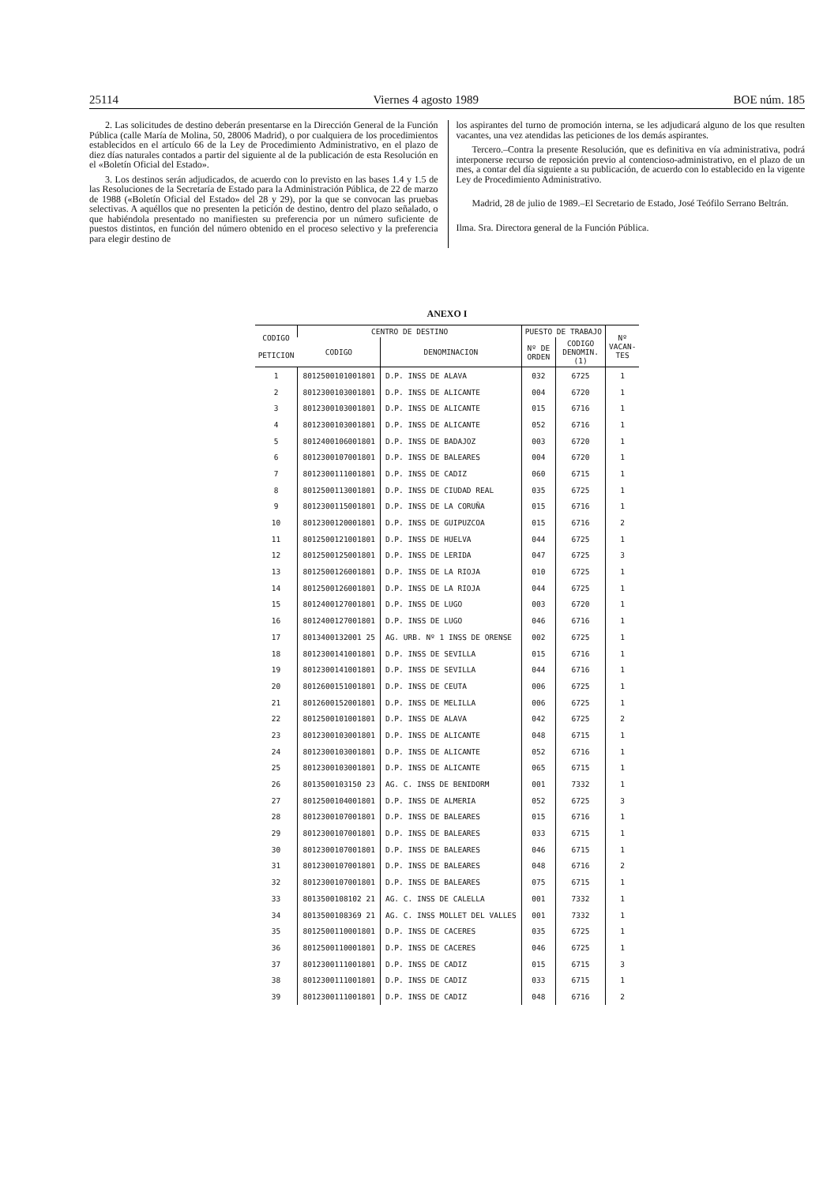25114 Viernes 4 agosto 1989 BOE núm. 185
2. Las solicitudes de destino deberán presentarse en la Dirección General de la Función Pública (calle María de Molina, 50, 28006 Madrid), o por cualquiera de los procedimientos establecidos en el artículo 66 de la Ley de Procedimiento Administrativo, en el plazo de diez días naturales contados a partir del siguiente al de la publicación de esta Resolución en el «Boletín Oficial del Estado».
3. Los destinos serán adjudicados, de acuerdo con lo previsto en las bases 1.4 y 1.5 de las Resoluciones de la Secretaría de Estado para la Administración Pública, de 22 de marzo de 1988 («Boletín Oficial del Estado» del 28 y 29), por la que se convocan las pruebas selectivas. A aquéllos que no presenten la petición de destino, dentro del plazo señalado, o que habiéndola presentado no manifiesten su preferencia por un número suficiente de puestos distintos, en función del número obtenido en el proceso selectivo y la preferencia para elegir destino de
los aspirantes del turno de promoción interna, se les adjudicará alguno de los que resulten vacantes, una vez atendidas las peticiones de los demás aspirantes.
Tercero.–Contra la presente Resolución, que es definitiva en vía administrativa, podrá interponerse recurso de reposición previo al contencioso-administrativo, en el plazo de un mes, a contar del día siguiente a su publicación, de acuerdo con lo establecido en la vigente Ley de Procedimiento Administrativo.
Madrid, 28 de julio de 1989.–El Secretario de Estado, José Teófilo Serrano Beltrán.
Ilma. Sra. Directora general de la Función Pública.
ANEXO I
| CODIGO PETICION | CENTRO DE DESTINO | | PUESTO DE TRABAJO | | Nº VACAN- TES |
| --- | --- | --- | --- | --- | --- |
| | CODIGO | DENOMINACION | Nº DE ORDEN | CODIGO DENOMIN. (1) | |
| 1 | 8012500101001801 | D.P. INSS DE ALAVA | 032 | 6725 | 1 |
| 2 | 8012300103001801 | D.P. INSS DE ALICANTE | 004 | 6720 | 1 |
| 3 | 8012300103001801 | D.P. INSS DE ALICANTE | 015 | 6716 | 1 |
| 4 | 8012300103001801 | D.P. INSS DE ALICANTE | 052 | 6716 | 1 |
| 5 | 8012400106001801 | D.P. INSS DE BADAJOZ | 003 | 6720 | 1 |
| 6 | 8012300107001801 | D.P. INSS DE BALEARES | 004 | 6720 | 1 |
| 7 | 8012300111001801 | D.P. INSS DE CADIZ | 060 | 6715 | 1 |
| 8 | 8012500113001801 | D.P. INSS DE CIUDAD REAL | 035 | 6725 | 1 |
| 9 | 8012300115001801 | D.P. INSS DE LA CORUÑA | 015 | 6716 | 1 |
| 10 | 8012300120001801 | D.P. INSS DE GUIPUZCOA | 015 | 6716 | 2 |
| 11 | 8012500121001801 | D.P. INSS DE HUELVA | 044 | 6725 | 1 |
| 12 | 8012500125001801 | D.P. INSS DE LERIDA | 047 | 6725 | 3 |
| 13 | 8012500126001801 | D.P. INSS DE LA RIOJA | 010 | 6725 | 1 |
| 14 | 8012500126001801 | D.P. INSS DE LA RIOJA | 044 | 6725 | 1 |
| 15 | 8012400127001801 | D.P. INSS DE LUGO | 003 | 6720 | 1 |
| 16 | 8012400127001801 | D.P. INSS DE LUGO | 046 | 6716 | 1 |
| 17 | 8013400132001 25 | AG. URB. Nº 1 INSS DE ORENSE | 002 | 6725 | 1 |
| 18 | 8012300141001801 | D.P. INSS DE SEVILLA | 015 | 6716 | 1 |
| 19 | 8012300141001801 | D.P. INSS DE SEVILLA | 044 | 6716 | 1 |
| 20 | 8012600151001801 | D.P. INSS DE CEUTA | 006 | 6725 | 1 |
| 21 | 8012600152001801 | D.P. INSS DE MELILLA | 006 | 6725 | 1 |
| 22 | 8012500101001801 | D.P. INSS DE ALAVA | 042 | 6725 | 2 |
| 23 | 8012300103001801 | D.P. INSS DE ALICANTE | 048 | 6715 | 1 |
| 24 | 8012300103001801 | D.P. INSS DE ALICANTE | 052 | 6716 | 1 |
| 25 | 8012300103001801 | D.P. INSS DE ALICANTE | 065 | 6715 | 1 |
| 26 | 8013500103150 23 | AG. C. INSS DE BENIDORM | 001 | 7332 | 1 |
| 27 | 8012500104001801 | D.P. INSS DE ALMERIA | 052 | 6725 | 3 |
| 28 | 8012300107001801 | D.P. INSS DE BALEARES | 015 | 6716 | 1 |
| 29 | 8012300107001801 | D.P. INSS DE BALEARES | 033 | 6715 | 1 |
| 30 | 8012300107001801 | D.P. INSS DE BALEARES | 046 | 6715 | 1 |
| 31 | 8012300107001801 | D.P. INSS DE BALEARES | 048 | 6716 | 2 |
| 32 | 8012300107001801 | D.P. INSS DE BALEARES | 075 | 6715 | 1 |
| 33 | 8013500108102 21 | AG. C. INSS DE CALELLA | 001 | 7332 | 1 |
| 34 | 8013500108369 21 | AG. C. INSS MOLLET DEL VALLES | 001 | 7332 | 1 |
| 35 | 8012500110001801 | D.P. INSS DE CACERES | 035 | 6725 | 1 |
| 36 | 8012500110001801 | D.P. INSS DE CACERES | 046 | 6725 | 1 |
| 37 | 8012300111001801 | D.P. INSS DE CADIZ | 015 | 6715 | 3 |
| 38 | 8012300111001801 | D.P. INSS DE CADIZ | 033 | 6715 | 1 |
| 39 | 8012300111001801 | D.P. INSS DE CADIZ | 048 | 6716 | 2 |